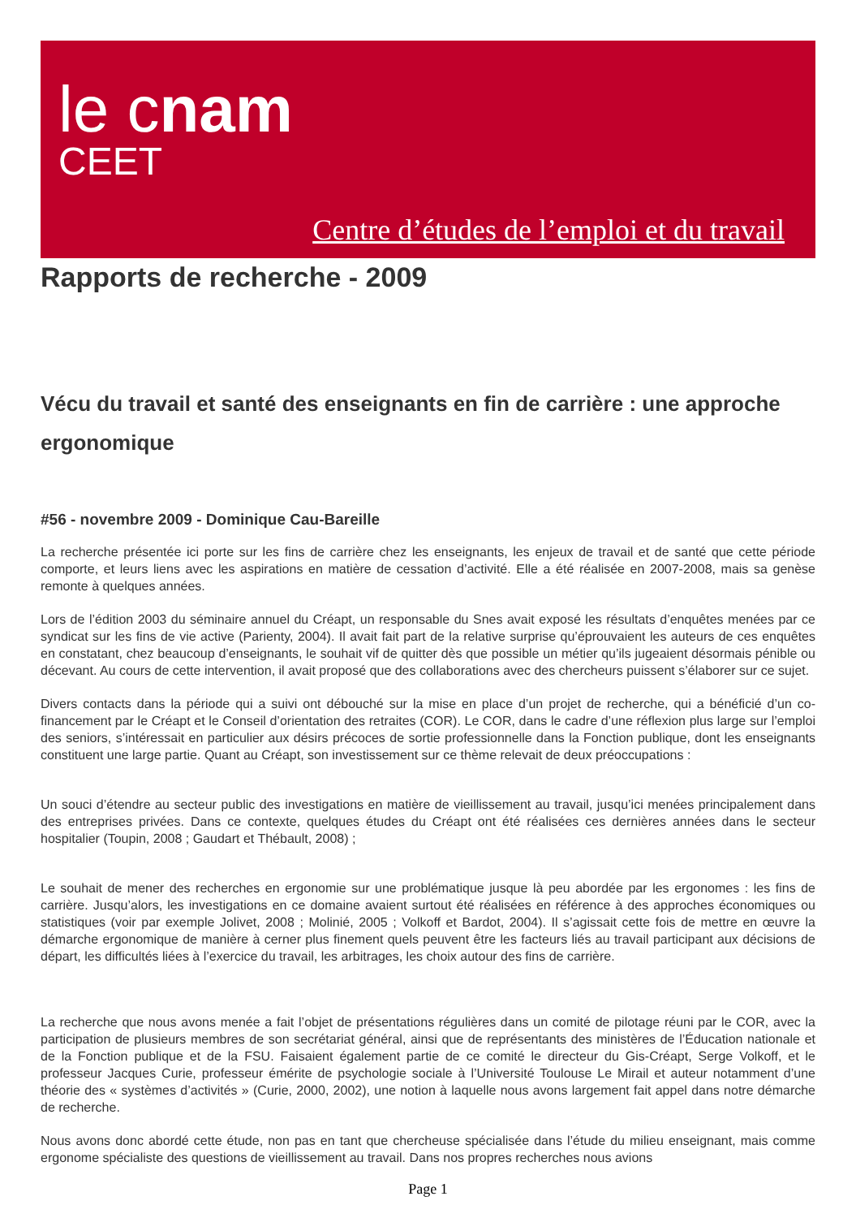le cnam
CEET
Centre d’études de l’emploi et du travail
Rapports de recherche - 2009
Vécu du travail et santé des enseignants en fin de carrière : une approche ergonomique
#56 - novembre 2009 - Dominique Cau-Bareille
La recherche présentée ici porte sur les fins de carrière chez les enseignants, les enjeux de travail et de santé que cette période comporte, et leurs liens avec les aspirations en matière de cessation d’activité. Elle a été réalisée en 2007-2008, mais sa genèse remonte à quelques années.
Lors de l’édition 2003 du séminaire annuel du Créapt, un responsable du Snes avait exposé les résultats d’enquêtes menées par ce syndicat sur les fins de vie active (Parienty, 2004). Il avait fait part de la relative surprise qu’éprouvaient les auteurs de ces enquêtes en constatant, chez beaucoup d’enseignants, le souhait vif de quitter dès que possible un métier qu’ils jugeaient désormais pénible ou décevant. Au cours de cette intervention, il avait proposé que des collaborations avec des chercheurs puissent s’élaborer sur ce sujet.
Divers contacts dans la période qui a suivi ont débouché sur la mise en place d’un projet de recherche, qui a bénéficié d’un co-financement par le Créapt et le Conseil d’orientation des retraites (COR). Le COR, dans le cadre d’une réflexion plus large sur l’emploi des seniors, s’intéressait en particulier aux désirs précoces de sortie professionnelle dans la Fonction publique, dont les enseignants constituent une large partie. Quant au Créapt, son investissement sur ce thème relevait de deux préoccupations :
Un souci d’étendre au secteur public des investigations en matière de vieillissement au travail, jusqu’ici menées principalement dans des entreprises privées. Dans ce contexte, quelques études du Créapt ont été réalisées ces dernières années dans le secteur hospitalier (Toupin, 2008 ; Gaudart et Thébault, 2008) ;
Le souhait de mener des recherches en ergonomie sur une problématique jusque là peu abordée par les ergonomes : les fins de carrière. Jusqu’alors, les investigations en ce domaine avaient surtout été réalisées en référence à des approches économiques ou statistiques (voir par exemple Jolivet, 2008 ; Molinié, 2005 ; Volkoff et Bardot, 2004). Il s’agissait cette fois de mettre en œuvre la démarche ergonomique de manière à cerner plus finement quels peuvent être les facteurs liés au travail participant aux décisions de départ, les difficultés liées à l’exercice du travail, les arbitrages, les choix autour des fins de carrière.
La recherche que nous avons menée a fait l’objet de présentations régulières dans un comité de pilotage réuni par le COR, avec la participation de plusieurs membres de son secrétariat général, ainsi que de représentants des ministères de l’Éducation nationale et de la Fonction publique et de la FSU. Faisaient également partie de ce comité le directeur du Gis-Créapt, Serge Volkoff, et le professeur Jacques Curie, professeur émérite de psychologie sociale à l’Université Toulouse Le Mirail et auteur notamment d’une théorie des « systèmes d’activités » (Curie, 2000, 2002), une notion à laquelle nous avons largement fait appel dans notre démarche de recherche.
Nous avons donc abordé cette étude, non pas en tant que chercheuse spécialisée dans l’étude du milieu enseignant, mais comme ergonome spécialiste des questions de vieillissement au travail. Dans nos propres recherches nous avions
Page 1